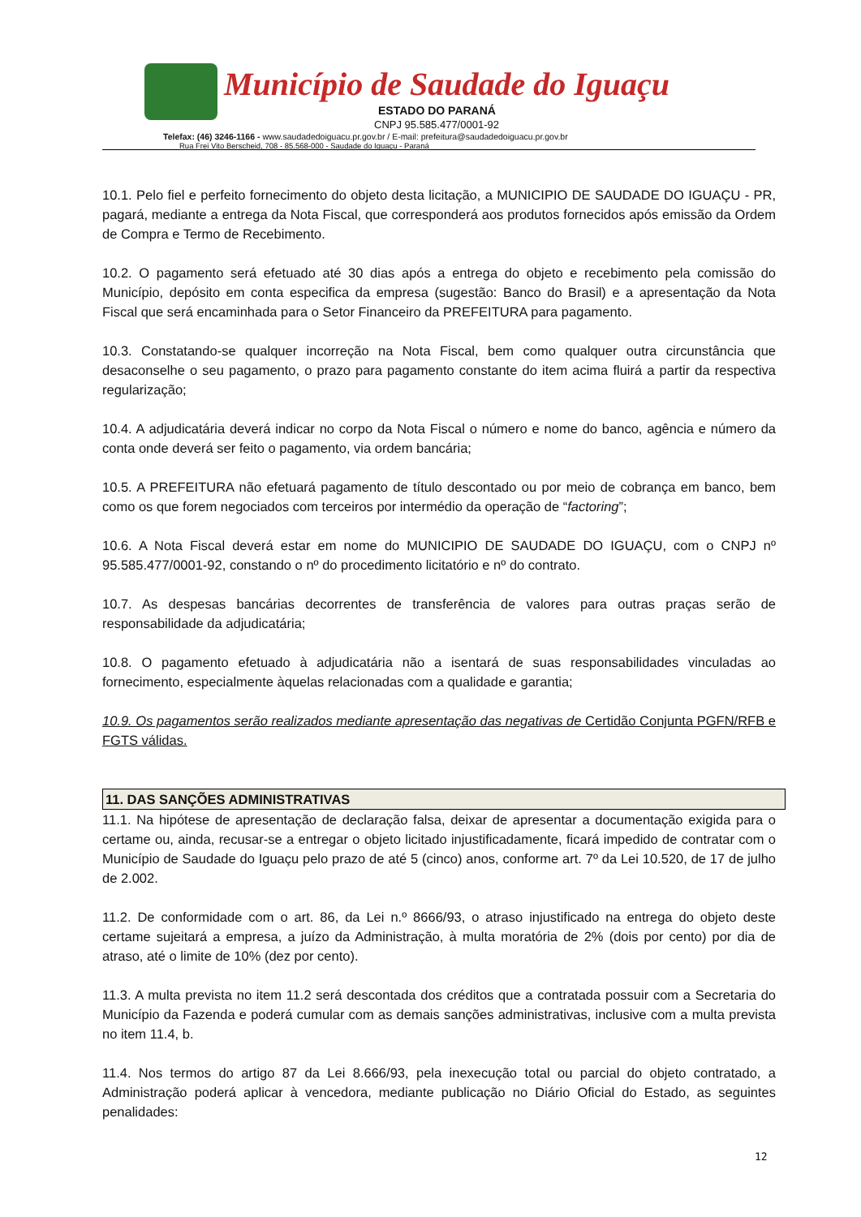Município de Saudade do Iguaçu
ESTADO DO PARANÁ
CNPJ 95.585.477/0001-92
Telefax: (46) 3246-1166 - www.saudadedoiguacu.pr.gov.br / E-mail: prefeitura@saudadedoiguacu.pr.gov.br
Rua Frei Vito Berscheid, 708 - 85.568-000 - Saudade do Iguaçu - Paraná
10.1. Pelo fiel e perfeito fornecimento do objeto desta licitação, a MUNICIPIO DE SAUDADE DO IGUAÇU - PR, pagará, mediante a entrega da Nota Fiscal, que corresponderá aos produtos fornecidos após emissão da Ordem de Compra e Termo de Recebimento.
10.2. O pagamento será efetuado até 30 dias após a entrega do objeto e recebimento pela comissão do Município, depósito em conta especifica da empresa (sugestão: Banco do Brasil) e a apresentação da Nota Fiscal que será encaminhada para o Setor Financeiro da PREFEITURA para pagamento.
10.3. Constatando-se qualquer incorreção na Nota Fiscal, bem como qualquer outra circunstância que desaconselhe o seu pagamento, o prazo para pagamento constante do item acima fluirá a partir da respectiva regularização;
10.4. A adjudicatária deverá indicar no corpo da Nota Fiscal o número e nome do banco, agência e número da conta onde deverá ser feito o pagamento, via ordem bancária;
10.5. A PREFEITURA não efetuará pagamento de título descontado ou por meio de cobrança em banco, bem como os que forem negociados com terceiros por intermédio da operação de “factoring”;
10.6. A Nota Fiscal deverá estar em nome do MUNICIPIO DE SAUDADE DO IGUAÇU, com o CNPJ nº 95.585.477/0001-92, constando o nº do procedimento licitatório e nº do contrato.
10.7. As despesas bancárias decorrentes de transferência de valores para outras praças serão de responsabilidade da adjudicatária;
10.8. O pagamento efetuado à adjudicatária não a isentará de suas responsabilidades vinculadas ao fornecimento, especialmente àquelas relacionadas com a qualidade e garantia;
10.9. Os pagamentos serão realizados mediante apresentação das negativas de Certidão Conjunta PGFN/RFB e FGTS válidas.
11. DAS SANÇÕES ADMINISTRATIVAS
11.1. Na hipótese de apresentação de declaração falsa, deixar de apresentar a documentação exigida para o certame ou, ainda, recusar-se a entregar o objeto licitado injustificadamente, ficará impedido de contratar com o Município de Saudade do Iguaçu pelo prazo de até 5 (cinco) anos, conforme art. 7º da Lei 10.520, de 17 de julho de 2.002.
11.2. De conformidade com o art. 86, da Lei n.º 8666/93, o atraso injustificado na entrega do objeto deste certame sujeitará a empresa, a juízo da Administração, à multa moratória de 2% (dois por cento) por dia de atraso, até o limite de 10% (dez por cento).
11.3. A multa prevista no item 11.2 será descontada dos créditos que a contratada possuir com a Secretaria do Município da Fazenda e poderá cumular com as demais sanções administrativas, inclusive com a multa prevista no item 11.4, b.
11.4. Nos termos do artigo 87 da Lei 8.666/93, pela inexecução total ou parcial do objeto contratado, a Administração poderá aplicar à vencedora, mediante publicação no Diário Oficial do Estado, as seguintes penalidades:
12